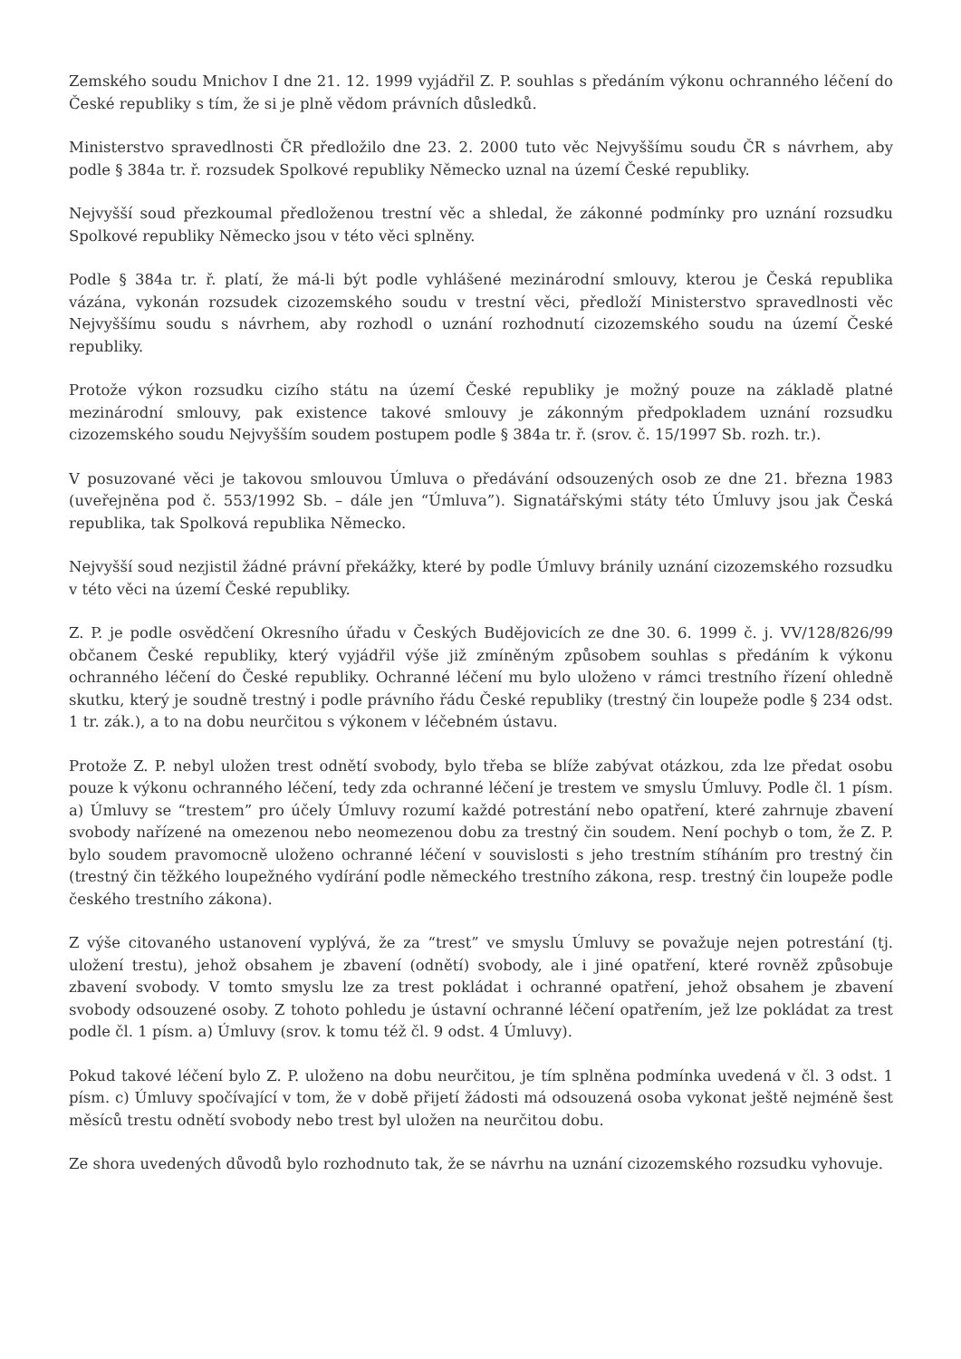Zemského soudu Mnichov I dne 21. 12. 1999 vyjádřil Z. P. souhlas s předáním výkonu ochranného léčení do České republiky s tím, že si je plně vědom právních důsledků.
Ministerstvo spravedlnosti ČR předložilo dne 23. 2. 2000 tuto věc Nejvyššímu soudu ČR s návrhem, aby podle § 384a tr. ř. rozsudek Spolkové republiky Německo uznal na území České republiky.
Nejvyšší soud přezkoumal předloženou trestní věc a shledal, že zákonné podmínky pro uznání rozsudku Spolkové republiky Německo jsou v této věci splněny.
Podle § 384a tr. ř. platí, že má-li být podle vyhlášené mezinárodní smlouvy, kterou je Česká republika vázána, vykonán rozsudek cizozemského soudu v trestní věci, předloží Ministerstvo spravedlnosti věc Nejvyššímu soudu s návrhem, aby rozhodl o uznání rozhodnutí cizozemského soudu na území České republiky.
Protože výkon rozsudku cizího státu na území České republiky je možný pouze na základě platné mezinárodní smlouvy, pak existence takové smlouvy je zákonným předpokladem uznání rozsudku cizozemského soudu Nejvyšším soudem postupem podle § 384a tr. ř. (srov. č. 15/1997 Sb. rozh. tr.).
V posuzované věci je takovou smlouvou Úmluva o předávání odsouzených osob ze dne 21. března 1983 (uveřejněna pod č. 553/1992 Sb. – dále jen “Úmluva”). Signatářskými státy této Úmluvy jsou jak Česká republika, tak Spolková republika Německo.
Nejvyšší soud nezjistil žádné právní překážky, které by podle Úmluvy bránily uznání cizozemského rozsudku v této věci na území České republiky.
Z. P. je podle osvědčení Okresního úřadu v Českých Budějovicích ze dne 30. 6. 1999 č. j. VV/128/826/99 občanem České republiky, který vyjádřil výše již zmíněným způsobem souhlas s předáním k výkonu ochranného léčení do České republiky. Ochranné léčení mu bylo uloženo v rámci trestního řízení ohledně skutku, který je soudně trestný i podle právního řádu České republiky (trestný čin loupeže podle § 234 odst. 1 tr. zák.), a to na dobu neurčitou s výkonem v léčebném ústavu.
Protože Z. P. nebyl uložen trest odnětí svobody, bylo třeba se blíže zabývat otázkou, zda lze předat osobu pouze k výkonu ochranného léčení, tedy zda ochranné léčení je trestem ve smyslu Úmluvy. Podle čl. 1 písm. a) Úmluvy se “trestem” pro účely Úmluvy rozumí každé potrestání nebo opatření, které zahrnuje zbavení svobody nařízené na omezenou nebo neomezenou dobu za trestný čin soudem. Není pochyb o tom, že Z. P. bylo soudem pravomocně uloženo ochranné léčení v souvislosti s jeho trestním stíháním pro trestný čin (trestný čin těžkého loupežného vydírání podle německého trestního zákona, resp. trestný čin loupeže podle českého trestního zákona).
Z výše citovaného ustanovení vyplývá, že za “trest” ve smyslu Úmluvy se považuje nejen potrestání (tj. uložení trestu), jehož obsahem je zbavení (odnětí) svobody, ale i jiné opatření, které rovněž způsobuje zbavení svobody. V tomto smyslu lze za trest pokládat i ochranné opatření, jehož obsahem je zbavení svobody odsouzené osoby. Z tohoto pohledu je ústavní ochranné léčení opatřením, jež lze pokládat za trest podle čl. 1 písm. a) Úmluvy (srov. k tomu též čl. 9 odst. 4 Úmluvy).
Pokud takové léčení bylo Z. P. uloženo na dobu neurčitou, je tím splněna podmínka uvedená v čl. 3 odst. 1 písm. c) Úmluvy spočívající v tom, že v době přijetí žádosti má odsouzená osoba vykonat ještě nejméně šest měsíců trestu odnětí svobody nebo trest byl uložen na neurčitou dobu.
Ze shora uvedených důvodů bylo rozhodnuto tak, že se návrhu na uznání cizozemského rozsudku vyhovuje.